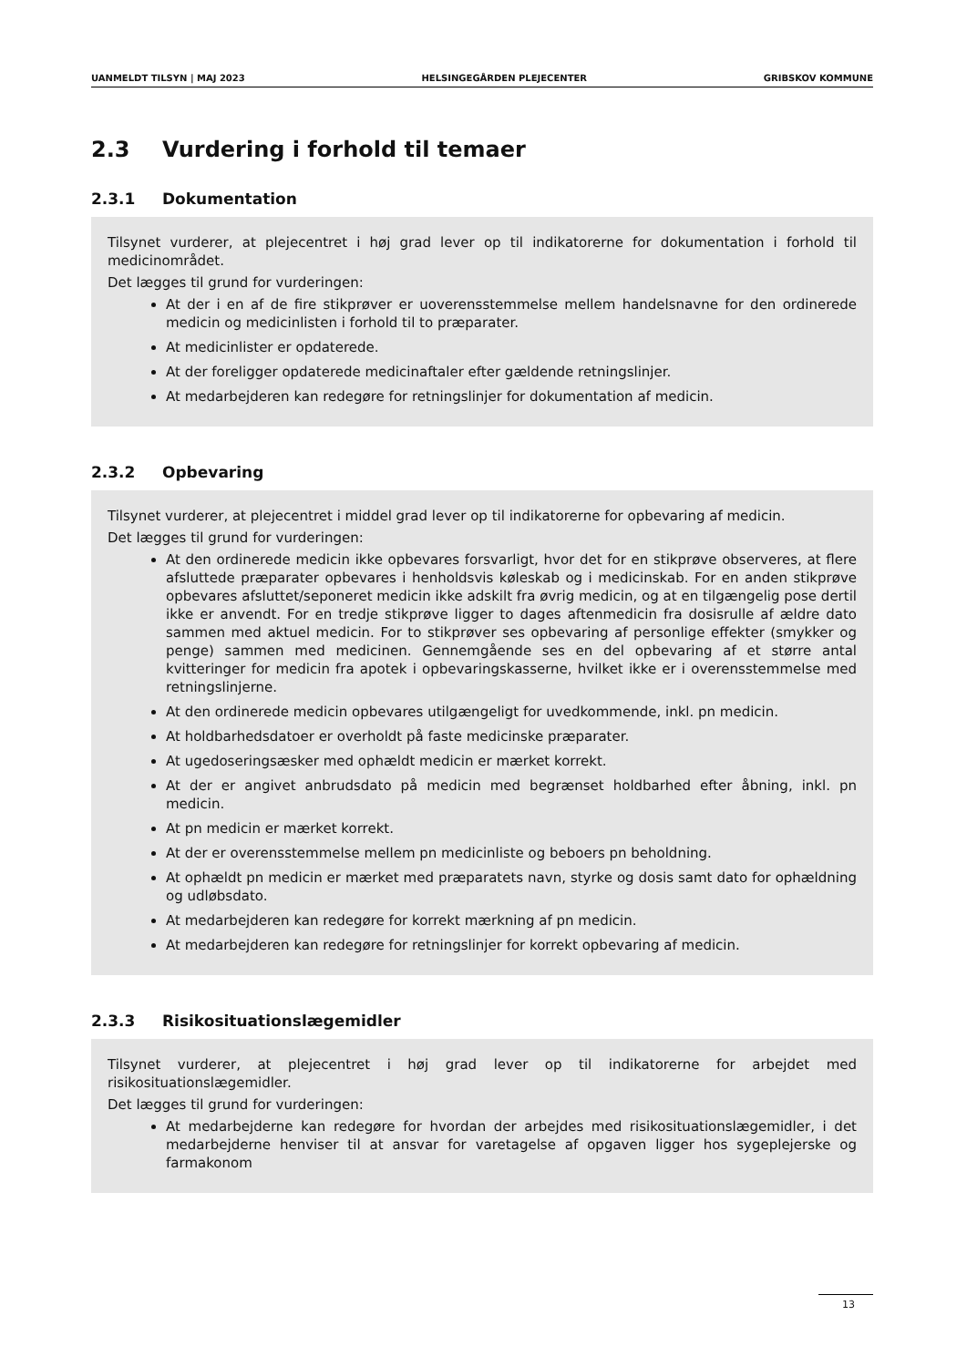UANMELDT TILSYN | MAJ 2023 HELSINGEGÅRDEN PLEJECENTER GRIBSKOV KOMMUNE
2.3 Vurdering i forhold til temaer
2.3.1 Dokumentation
Tilsynet vurderer, at plejecentret i høj grad lever op til indikatorerne for dokumentation i forhold til medicinområdet.
Det lægges til grund for vurderingen:
At der i en af de fire stikprøver er uoverensstemmelse mellem handelsnavne for den ordinerede medicin og medicinlisten i forhold til to præparater.
At medicinlister er opdaterede.
At der foreligger opdaterede medicinaftaler efter gældende retningslinjer.
At medarbejderen kan redegøre for retningslinjer for dokumentation af medicin.
2.3.2 Opbevaring
Tilsynet vurderer, at plejecentret i middel grad lever op til indikatorerne for opbevaring af medicin.
Det lægges til grund for vurderingen:
At den ordinerede medicin ikke opbevares forsvarligt, hvor det for en stikprøve observeres, at flere afsluttede præparater opbevares i henholdsvis køleskab og i medicinskab. For en anden stikprøve opbevares afsluttet/seponeret medicin ikke adskilt fra øvrig medicin, og at en tilgængelig pose dertil ikke er anvendt. For en tredje stikprøve ligger to dages aftenmedicin fra dosisrulle af ældre dato sammen med aktuel medicin. For to stikprøver ses opbevaring af personlige effekter (smykker og penge) sammen med medicinen. Gennemgående ses en del opbevaring af et større antal kvitteringer for medicin fra apotek i opbevaringskasserne, hvilket ikke er i overensstemmelse med retningslinjerne.
At den ordinerede medicin opbevares utilgængeligt for uvedkommende, inkl. pn medicin.
At holdbarhedsdatoer er overholdt på faste medicinske præparater.
At ugedoseringsæsker med ophældt medicin er mærket korrekt.
At der er angivet anbrudsdato på medicin med begrænset holdbarhed efter åbning, inkl. pn medicin.
At pn medicin er mærket korrekt.
At der er overensstemmelse mellem pn medicinliste og beboers pn beholdning.
At ophældt pn medicin er mærket med præparatets navn, styrke og dosis samt dato for ophældning og udløbsdato.
At medarbejderen kan redegøre for korrekt mærkning af pn medicin.
At medarbejderen kan redegøre for retningslinjer for korrekt opbevaring af medicin.
2.3.3 Risikosituationslægemidler
Tilsynet vurderer, at plejecentret i høj grad lever op til indikatorerne for arbejdet med risikosituationslægemidler.
Det lægges til grund for vurderingen:
At medarbejderne kan redegøre for hvordan der arbejdes med risikosituationslægemidler, i det medarbejderne henviser til at ansvar for varetagelse af opgaven ligger hos sygeplejerske og farmakonom
13